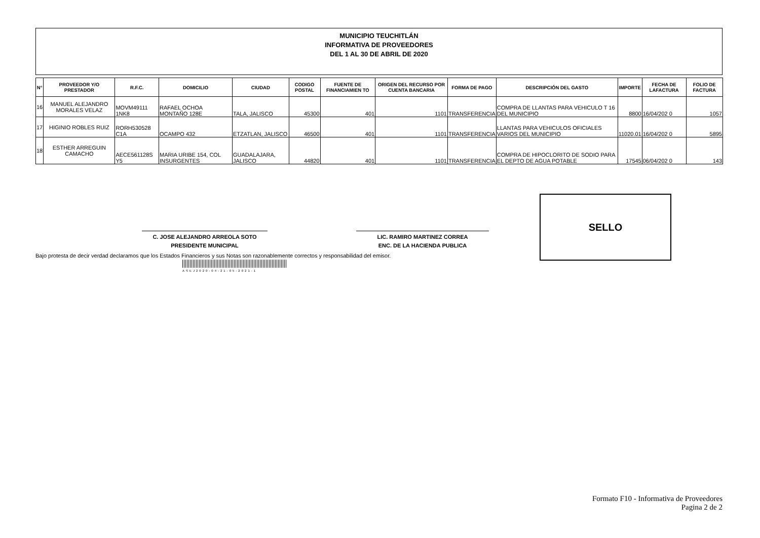MUNICIPIO TEUCHITLÁN
INFORMATIVA DE PROVEEDORES
DEL 1 AL 30 DE ABRIL DE 2020
| N° | PROVEEDOR Y/O PRESTADOR | R.F.C. | DOMICILIO | CIUDAD | CODIGO POSTAL | FUENTE DE FINANCIAMIEN TO | ORIGEN DEL RECURSO POR CUENTA BANCARIA | FORMA DE PAGO | DESCRIPCIÓN DEL GASTO | IMPORTE | FECHA DE LAFACTURA | FOLIO DE FACTURA |
| --- | --- | --- | --- | --- | --- | --- | --- | --- | --- | --- | --- | --- |
| 16 | MANUEL ALEJANDRO MORALES VELAZ | MOVM49111 1NK8 | RAFAEL OCHOA MONTAÑO 128E | TALA, JALISCO | 45300 | 401 | 1101 | TRANSFERENCIA | COMPRA DE LLANTAS PARA VEHICULO T 16 DEL MUNICIPIO | 8800 | 16/04/202 0 | 1057 |
| 17 | HIGINIO ROBLES RUIZ | RORH530528 C1A | OCAMPO 432 | ETZATLAN, JALISCO | 46500 | 401 | 1101 | TRANSFERENCIA | LLANTAS PARA VEHICULOS OFICIALES VARIOS DEL MUNICIPIO | 11020.01 | 16/04/202 0 | 5895 |
| 18 | ESTHER ARREGUIN CAMACHO | AECE561128S Y5 | MARIA URIBE 154, COL INSURGENTES | GUADALAJARA, JALISCO | 44820 | 401 | 1101 | TRANSFERENCIA | COMPRA DE HIPOCLORITO DE SODIO PARA EL DEPTO DE AGUA POTABLE | 17545 | 06/04/202 0 | 143 |
C. JOSE ALEJANDRO ARREOLA SOTO
PRESIDENTE MUNICIPAL
LIC. RAMIRO MARTINEZ CORREA
ENC. DE LA HACIENDA PUBLICA
SELLO
Bajo protesta de decir verdad declaramos que los Estados Financieros y sus Notas son razonablemente correctos y responsabilidad del emisor.
ASEJ2020-04-21-05-2021-1
Formato F10 - Informativa de Proveedores
Pagina 2 de 2